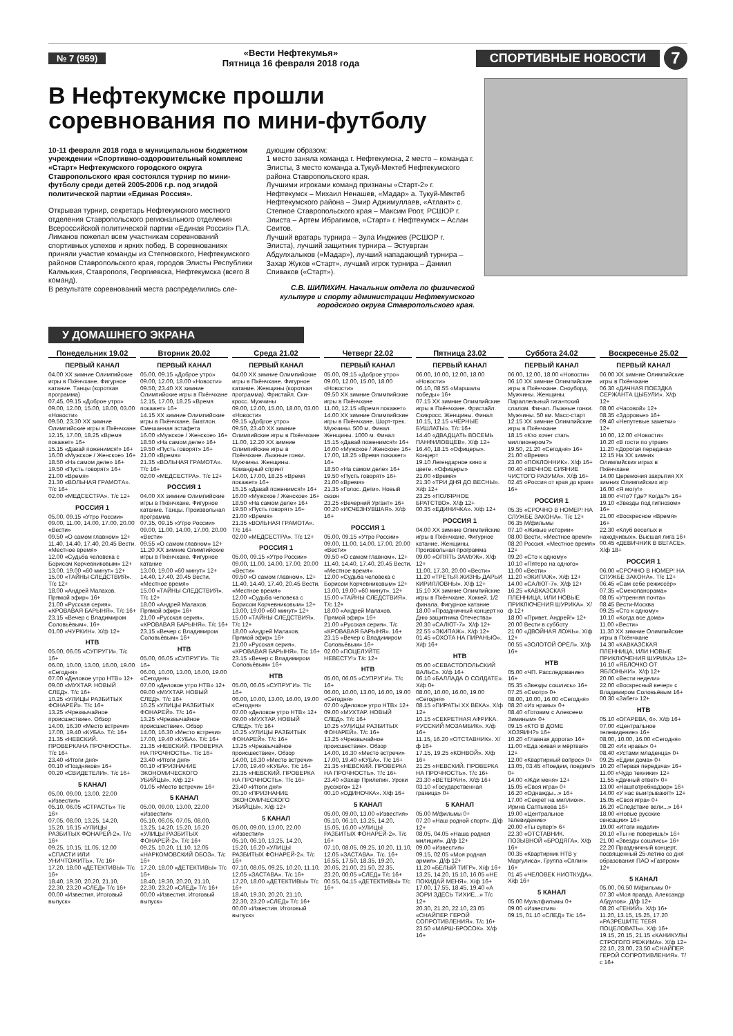№ 7 (959) «Вести Нефтекумья»
Пятница 16 февраля 2018 года СПОРТИВНЫЕ НОВОСТИ 7
В Нефтекумске прошли соревнования по мини-футболу
10-11 февраля 2018 года в муниципальном бюджетном учреждении «Спортивно-оздоровительный комплекс «Старт» Нефтекумского городского округа Ставропольского края состоялся турнир по мини-футболу среди детей 2005-2006 г.р. под эгидой политической партии «Единая Россия».
Открывая турнир, секретарь Нефтекумского местного отделения Ставропольского регионального отделения Всероссийской политической партии «Единая Россия» П.А. Лиманов пожелал всем участникам соревнований спортивных успехов и ярких побед. В соревнованиях приняли участие команды из Степновского, Нефтекумского районов Ставропольского края, городов Элисты Республики Калмыкия, Ставрополя, Георгиевска, Нефтекумска (всего 8 команд).
В результате соревнований места распределились сле-
дующим образом:
1 место заняла команда г. Нефтекумска, 2 место – команда г. Элисты, 3 место команда а.Тукуй-Мектеб Нефтекумского района Ставропольского края.
Лучшими игроками команд признаны «Старт-2» г. Нефтекумск – Михаил Ненашев, «Мадар» а. Тукуй-Мектеб Нефтекумского района – Эмир Аджимуллаев, «Атлант» с. Степное Ставропольского края – Максим Роот, РСШОР г. Элиста – Артем Ибрагимов, «Старт» г. Нефтекумск – Аслан Сеитов.
Лучший вратарь турнира – Зула Инджиев (РСШОР г. Элиста), лучший защитник турнира – Эстуврган Абдулхалыков («Мадар»), лучший нападающий турнира – Захар Жуков «Старт», лучший игрок турнира – Даниил Спиваков («Старт»).
С.В. ШИЛИХИН. Начальник отдела по физической культуре и спорту администрации Нефтекумского городского округа Ставропольского края.
У ДОМАШНЕГО ЭКРАНА
Понедельник 19.02
ПЕРВЫЙ КАНАЛ
04.00 XX зимние Олимпийские игры в Пхёнчхане. Фигурное катание. Танцы (короткая программа)
07.45, 09.15 «Доброе утро»
09.00, 12.00, 15.00, 18.00, 03.00 «Новости»
09.50, 23.30 XX зимние Олимпийские игры в Пхёнчхане
12.15, 17.00, 18.25 «Время покажет» 16+
15.15 «Давай поженимся!» 16+
16.00 «Мужское / Женское» 16+
18.50 «На самом деле» 16+
19.50 «Пусть говорят» 16+
21.00 «Время»
21.30 «ВОЛЬНАЯ ГРАМОТА». Т/с 16+
02.00 «МЕДСЕСТРА». Т/с 12+
РОССИЯ 1
05.00, 09.15 «Утро России»
09.00, 11.00, 14.00, 17.00, 20.00 «Вести»
09.50 «О самом главном» 12+
11.40, 14.40, 17.40, 20.45 Вести. «Местное время»
12.00 «Судьба человека с Борисом Корчевниковым» 12+
13.00, 19.00 «60 минут» 12+
15.00 «ТАЙНЫ СЛЕДСТВИЯ». Т/с 12+
18.00 «Андрей Малахов. Прямой эфир» 16+
21.00 «Русская серия». «КРОВАВАЯ БАРЫНЯ». Т/с 16+
23.15 «Вечер с Владимиром Соловьёвым». 16+
01.00 «ЧУРКИН». Х/ф 12+
НТВ
05.00, 06.05 «СУПРУГИ». Т/с 16+
06.00, 10.00, 13.00, 16.00, 19.00 «Сегодня»
07.00 «Деловое утро НТВ» 12+
09.00 «МУХТАР. НОВЫЙ СЛЕД». Т/с 16+
10.25 «УЛИЦЫ РАЗБИТЫХ ФОНАРЕЙ». Т/с 16+
13.25 «Чрезвычайное происшествие». Обзор
14.00, 16.30 «Место встречи»
17.00, 19.40 «КУБА». Т/с 16+
21.35 «НЕВСКИЙ. ПРОВЕРКАНА ПРОЧНОСТЬ». Т/с 16+
23.40 «Итоги дня»
00.10 «Поздняков» 16+
00.20 «СВИДЕТЕЛИ». Т/с 16+
5 КАНАЛ
05.00, 09.00, 13.00, 22.00 «Известия»
05.10, 06.05 «СТРАСТЬ» Т/с 16+
07.05, 08.00, 13.25, 14.20, 15.20, 16.15 «УЛИЦЫ РАЗБИТЫХ ФОНАРЕЙ-2». Т/с 16+
09.25, 10.15, 11.05, 12.00 «СПАСТИ ИЛИ УНИЧТОЖИТЬ». Т/с 16+
17.20, 18.00 «ДЕТЕКТИВЫ» Т/с 16+
18.40, 19.30, 20.20, 21.10, 22.30, 23.20 «СЛЕД» Т/с 16+
00.00 «Известия. Итоговый выпуск»
Вторник 20.02
ПЕРВЫЙ КАНАЛ
05.00, 09.15 «Доброе утро»
09.00, 12.00, 18.00 «Новости»
09.50, 23.40 XX зимние Олимпийские игры в Пхёнчхане
12.15, 17.00, 18.25 «Время покажет» 16+
14.15 XX зимние Олимпийские игры в Пхёнчхане. Биатлон. Смешанная эстафета
16.00 «Мужское / Женское» 16+
18.50 «На самом деле» 16+
19.50 «Пусть говорят» 16+
21.00 «Время»
21.35 «ВОЛЬНАЯ ГРАМОТА». Т/с 16+
02.00 «МЕДСЕСТРА». Т/с 12+
РОССИЯ 1
04.00 XX зимние Олимпийские игры в Пхёнчхане. Фигурное катание. Танцы. Произвольная программа
07.35, 09.15 «Утро России»
09.00, 11.00, 14.00, 17.00, 20.00 «Вести»
09.55 «О самом главном» 12+
11.20 XX зимние Олимпийские игры в Пхёнчхане. Фигурное катание
13.00, 19.00 «60 минут» 12+
14.40, 17.40, 20.45 Вести. «Местное время»
15.00 «ТАЙНЫ СЛЕДСТВИЯ». Т/с 12+
18.00 «Андрей Малахов. Прямой эфир» 16+
21.00 «Русская серия». «КРОВАВАЯ БАРЫНЯ». Т/с 16+
23.15 «Вечер с Владимиром Соловьёвым» 16+
НТВ
05.00, 06.05 «СУПРУГИ». Т/с 16+
06.00, 10.00, 13.00, 16.00, 19.00 «Сегодня»
07.00 «Деловое утро НТВ» 12+
09.00 «МУХТАР. НОВЫЙ СЛЕД». Т/с 16+
10.25 «УЛИЦЫ РАЗБИТЫХ ФОНАРЕЙ». Т/с 16+
13.25 «Чрезвычайное происшествие». Обзор
14.00, 16.30 «Место встречи»
17.00, 19.40 «КУБА». Т/с 16+
21.35 «НЕВСКИЙ. ПРОВЕРКА НА ПРОЧНОСТЬ». Т/с 16+
23.40 «Итоги дня»
00.10 «ПРИЗНАНИЕ ЭКОНОМИЧЕСКОГО УБИЙЦЫ». Х/ф 12+
01.05 «Место встречи» 16+
5 КАНАЛ
05.00, 09.00, 13.00, 22.00 «Известия»
05.10, 06.05, 07.05, 08.00, 13.25, 14.20, 15.20, 16.20 «УЛИЦЫ РАЗБИТЫХ ФОНАРЕЙ-2». Т/с 16+
09.25, 10.20, 11.10, 12.05 «НАРКОМОВСКИЙ ОБОЗ». Т/с 16+
17.20, 18.00 «ДЕТЕКТИВЫ» Т/с 16+
18.40, 19.30, 20.20, 21.10, 22.30, 23.20 «СЛЕД» Т/с 16+
00.00 «Известия. Итоговый выпуск»
Среда 21.02
ПЕРВЫЙ КАНАЛ
04.00 XX зимние Олимпийские игры в Пхёнчхане. Фигурное катание. Женщины (короткая программа). Фристайл. Ски-кросс. Мужчины
09.00, 12.00, 15.00, 18.00, 03.00 «Новости»
09.15 «Доброе утро»
09.50, 23.40 XX зимние Олимпийские игры в Пхёнчхане
11.00, 12.20 XX зимние Олимпийские игры в Пхёнчхане. Лыжные гонки. Мужчины. Женщины. Командный спринт
14.00, 17.00, 18.25 «Время покажет» 16+
15.15 «Давай поженимся!» 16+
16.00 «Мужское / Женское» 16+
18.50 «На самом деле» 16+
19.50 «Пусть говорят» 16+
21.00 «Время»
21.35 «ВОЛЬНАЯ ГРАМОТА». Т/с 16+
02.00 «МЕДСЕСТРА». Т/с 12+
РОССИЯ 1
05.00, 09.15 «Утро России»
09.00, 11.00, 14.00, 17.00, 20.00 «Вести»
09.50 «О самом главном». 12+
11.40, 14.40, 17.40, 20.45 Вести. «Местное время»
12.00 «Судьба человека с Борисом Корчевниковым» 12+
13.00, 19.00 «60 минут» 12+
15.00 «ТАЙНЫ СЛЕДСТВИЯ». Т/с 12+
18.00 «Андрей Малахов. Прямой эфир» 16+
21.00 «Русская серия». «КРОВАВАЯ БАРЫНЯ». Т/с 16+
23.15 «Вечер с Владимиром Соловьёвым» 16+
НТВ
05.00, 06.05 «СУПРУГИ». Т/с 16+
06.00, 10.00, 13.00, 16.00, 19.00 «Сегодня»
07.00 «Деловое утро НТВ» 12+
09.00 «МУХТАР. НОВЫЙ СЛЕД». Т/с 16+
10.25 «УЛИЦЫ РАЗБИТЫХ ФОНАРЕЙ». Т/с 16+
13.25 «Чрезвычайное происшествие». Обзор
14.00, 16.30 «Место встречи»
17.00, 19.40 «КУБА». Т/с 16+
21.35 «НЕВСКИЙ. ПРОВЕРКА НА ПРОЧНОСТЬ». Т/с 16+
23.40 «Итоги дня»
00.10 «ПРИЗНАНИЕ ЭКОНОМИЧЕСКОГО УБИЙЦЫ». Х/ф 12+
5 КАНАЛ
05.00, 09.00, 13.00, 22.00 «Известия»
05.10, 06.10, 13.25, 14.20, 15.20, 16.20 «УЛИЦЫ РАЗБИТЫХ ФОНАРЕЙ-2». Т/с 16+
07.10, 08.05, 09.25, 10.20, 11.10, 12.05 «ЗАСТАВА». Т/с 16+
17.20, 18.00 «ДЕТЕКТИВЫ» Т/с 16+
18.40, 19.30, 20.20, 21.10, 22.30, 23.20 «СЛЕД» Т/с 16+
00.00 «Известия. Итоговый выпуск»
Четверг 22.02
ПЕРВЫЙ КАНАЛ
05.00, 09.15 «Доброе утро»
09.00, 12.00, 15.00, 18.00 «Новости»
09.50 XX зимние Олимпийские игры в Пхёнчхане
11.00, 12.15 «Время покажет»
14.00 XX зимние Олимпийские игры в Пхёнчхане. Шорт-трек. Мужчины. 500 м. Финал. Женщины. 1000 м. Финал
15.15 «Давай поженимся!» 16+
16.00 «Мужское / Женское» 16+
17.00, 18.25 «Время покажет» 16+
18.50 «На самом деле» 16+
19.50 «Пусть говорят» 16+
21.00 «Время»
21.35 «Голос. Дети». Новый сезон
23.25 «Вечерний Ургант» 16+
00.20 «ИСЧЕЗНУВШАЯ». Х/ф 16+
РОССИЯ 1
05.00, 09.15 «Утро России»
09.00, 11.00, 14.00, 17.00, 20.00 «Вести»
09.50 «О самом главном». 12+
11.40, 14.40, 17.40, 20.45 Вести. «Местное время»
12.00 «Судьба человека с Борисом Корчевниковым» 12+
13.00, 19.00 «60 минут». 12+
15.00 «ТАЙНЫ СЛЕДСТВИЯ». Т/с 12+
18.00 «Андрей Малахов. Прямой эфир» 16+
21.00 «Русская серия». Т/с «КРОВАВАЯ БАРЫНЯ». 16+
23.15 «Вечер с Владимиром Соловьёвым» 16+
02.00 «ПОЦЕЛУЙТЕ НЕВЕСТУ!» Т/с 12+
НТВ
05.00, 06.05 «СУПРУГИ». Т/с 16+
06.00, 10.00, 13.00, 16.00, 19.00 «Сегодня»
07.00 «Деловое утро НТВ» 12+
09.00 «МУХТАР. НОВЫЙ СЛЕД». Т/с 16+
10.25 «УЛИЦЫ РАЗБИТЫХ ФОНАРЕЙ». Т/с 16+
13.25 «Чрезвычайное происшествие». Обзор
14.00, 16.30 «Место встречи»
17.00, 19.40 «КУБА». Т/с 16+
21.35 «НЕВСКИЙ. ПРОВЕРКА НА ПРОЧНОСТЬ». Т/с 16+
23.40 «Захар Прилепин. Уроки русского» 12+
00.10 «ОДИНОЧКА». Х/ф 16+
5 КАНАЛ
05.00, 09.00, 13.00 «Известия»
05.10, 06.10, 13.25, 14.20, 15.05, 16.00 «УЛИЦЫ РАЗБИТЫХ ФОНАРЕЙ-2». Т/с 16+
07.10, 08.05, 09.25, 10.20, 11.10, 12.05 «ЗАСТАВА». Т/с. 16+
16.55, 17.50, 18.35, 19.20, 20.05, 21.00, 21.50, 22.35, 23.20, 00.05 «СЛЕД» Т/с 16+
00.55, 04.15 «ДЕТЕКТИВЫ» Т/с 16+
Пятница 23.02
ПЕРВЫЙ КАНАЛ
06.00, 10.00, 12.00, 18.00 «Новости»
06.10, 08.55 «Маршалы победы» 16+
07.15 XX зимние Олимпийские игры в Пхёнчхане. Фристайл. Скикросс. Женщины. Финал
10.15, 12.15 «ЧЕРНЫЕ БУШЛАТЫ». Т/с 16+
14.40 «ДВАДЦАТЬ ВОСЕМЬ ПАНФИЛОВЦЕВ». Х/ф 12+
16.40, 18.15 «Офицеры». Концерт
19.10 Легендарное кино в цвете. «Офицеры»
21.00 «Время»
21.30 «ТРИ ДНЯ ДО ВЕСНЫ». Х/ф 12+
23.25 «ПОЛЯРНОЕ БРАТСТВО». Х/ф 12+
00.35 «ЕДИНИЧКА». Х/ф 12+
РОССИЯ 1
04.00 XX зимние Олимпийские игры в Пхёнчхане. Фигурное катание. Женщины. Произвольная программа
09.00 «ОПЯТЬ ЗАМУЖ». Х/ф 12+
11.00, 17.30, 20.00 «Вести»
11.20 «ТРЕТЬЯ ЖИЗНЬ ДАРЬИ КИРИЛЛОВНЫ». Х/ф 12+
15.10 XX зимние Олимпийские игры в Пхёнчхане. Хоккей. 1/2 финала. Фигурное катание
18.00 «Праздничный концерт ко Дню защитника Отечества»
20.30 «САЛЮТ-7». Х/ф 12+
22.55 «ЭКИПАЖ». Х/ф 12+
01.45 «ОХОТА НА ПИРАНЬЮ». Х/ф 16+
НТВ
05.00 «СЕВАСТОПОЛЬСКИЙ ВАЛЬС». Х/ф 16+
06.10 «БАЛЛАДА О СОЛДАТЕ». Х/ф 0+
08.00, 10.00, 16.00, 19.00 «Сегодня»
08.15 «ПИРАТЫ ХХ ВЕКА». Х/ф 12+
10.15 «СЕКРЕТНАЯ АФРИКА. РУССКИЙ МОЗАМБИК». Х/ф 16+
11.15, 16.20 «ОТСТАВНИК». Х/ф 16+
17.15, 19.25 «КОНВОЙ». Х/ф 16+
21.25 «НЕВСКИЙ. ПРОВЕРКА НА ПРОЧНОСТЬ». Т/с 16+
23.30 «ВЕТЕРАН». Х/ф 16+
03.10 «Государственная граница» 0+
5 КАНАЛ
05.00 М/фильмы 0+
07.20 «Наш родной спорт». Д/ф 12+
08.05, 04.05 «Наша родная милиция». Д/ф 12+
09.00 «Известия»
09.15, 02.05 «Моя родная армия». Д/ф 12+
11.20 «БЕЛЫЙ ТИГР». Х/ф 16+
13.25, 14.20, 15.10, 16.05 «НЕ ПОКИДАЙ МЕНЯ». Х/ф 16+
17.00, 17.55, 18.45, 19.40 «А ЗОРИ ЗДЕСЬ ТИХИЕ...» Т/с 12+
20.30, 21.20, 22.10, 23.05 «СНАЙПЕР. ГЕРОЙ СОПРОТИВЛЕНИЯ». Т/с 16+
23.50 «МАРШ-БРОСОК». Х/ф 16+
Суббота 24.02
ПЕРВЫЙ КАНАЛ
06.00, 12.00, 18.00 «Новости»
06.10 XX зимние Олимпийские игры в Пхёнчхане. Сноуборд. Мужчины. Женщины. Параллельный гигантский слалом. Финал. Лыжные гонки. Мужчины. 50 км. Масс-старт
12.15 XX зимние Олимпийские игры в Пхёнчхане
18.15 «Кто хочет стать миллионером?»
19.50, 21.20 «Сегодня» 16+
21.00 «Время»
23.00 «ПОКЛОННИК». Х/ф 16+
00.40 «ВЕЧНОЕ СИЯНИЕ ЧИСТОГО РАЗУМА». Х/ф 16+
02.45 «Россия от края до края» 16+
РОССИЯ 1
05.35 «СРОЧНО В НОМЕР! НА СЛУЖБЕ ЗАКОНА». Т/с 12+
06.35 М/фильмы
07.10 «Живые истории»
08.00 Вести. «Местное время»
08.20 Россия. «Местное время» 12+
09.20 «Сто к одному»
10.10 «Пятеро на одного»
11.00 «Вести»
11.20 «ЭКИПАЖ». Х/ф 12+
14.00 «САЛЮТ-7». Х/ф 12+
16.25 «КАВКАЗСКАЯ ПЛЕННИЦА, ИЛИ НОВЫЕ ПРИКЛЮЧЕНИЯ ШУРИКА». Х/ф 12+
18.00 «Привет, Андрей!» 12+
20.00 Вести в субботу
21.00 «ДВОЙНАЯ ЛОЖЬ». Х/ф 12+
00.55 «ЗОЛОТОЙ ОРЁЛ». Х/ф 16+
НТВ
05.00 «ЧП. Расследование» 16+
05.35 «Звезды сошлись» 16+
07.25 «Смотр» 0+
08.00, 10.00, 16.00 «Сегодня»
08.20 «Их нравы» 0+
08.40 «Готовим с Алексеем Зиминым» 0+
09.15 «КТО В ДОМЕ ХОЗЯИН?» 16+
10.20 «Главная дорога» 16+
11.00 «Еда живая и мёртвая» 12+
12.00 «Квартирный вопрос» 0+
13.05, 03.45 «Поедем, поедим!» 0+
14.00 «Жди меня» 12+
15.05 «Своя игра» 0+
16.20 «Однажды...» 16+
17.00 «Секрет на миллион». Ирина Салтыкова 16+
19.00 «Центральное телевидение»
20.00 «Ты супер!» 6+
22.30 «ОТСТАВНИК. ПОЗЫВНОЙ «БРОДЯГА». Х/ф 16+
00.35 «Квартирник НТВ у Маргулиса». Группа «Сплин» 16+
01.45 «ЧЕЛОВЕК НИОТКУДА». Х/ф 16+
5 КАНАЛ
05.00 Мультфильмы 0+
09.00 «Известия»
09.15, 01.10 «СЛЕД» Т/с 16+
Воскресенье 25.02
ПЕРВЫЙ КАНАЛ
06.00 XX зимние Олимпийские игры в Пхёнчхане
06.30 «ДАЧНАЯ ПОЕЗДКА СЕРЖАНТА ЦЫБУЛИ». Х/ф 12+
08.00 «Часовой» 12+
08.35 «Здоровье» 16+
09.40 «Непутевые заметки» 12+
10.00, 12.00 «Новости»
10.20 «В гости по утрам»
11.20 «Дорогая передача»
12.15 На XX зимних Олимпийских играх в Пхёнчхане
14.00 Церемония закрытия XX зимних Олимпийских игр
16.00 «Я могу!»
18.00 «Что? Где? Когда?» 16+
19.10 «Звезды под гипнозом» 16+
21.00 «Воскресное «Время» 16+
22.30 «Клуб веселых и находчивых». Высшая лига 16+
00.45 «ДЕВИЧНИК В ВЕГАСЕ». Х/ф 18+
РОССИЯ 1
06.00 «СРОЧНО В НОМЕР! НА СЛУЖБЕ ЗАКОНА». Т/с 12+
06.45 «Сам себе режиссёр»
07.35 «Смехопанорама»
08.05 «Утренняя почта»
08.45 Вести-Москва
09.25 «Сто к одному»
10.10 «Когда все дома»
11.00 «Вести»
11.30 XX зимние Олимпийские игры в Пхёнчхане
14.30 «КАВКАЗСКАЯ ПЛЕННИЦА, ИЛИ НОВЫЕ ПРИКЛЮЧЕНИЯ ШУРИКА» 12+
16.10 «ЯБЛОЧКО ОТ ЯБЛОНЬКИ». Х/ф 12+
20.00 «Вести недели»
22.00 «Воскресный вечер» с Владимиром Соловьёвым 16+
00.30 «Забег» 12+
НТВ
05.10 «ОГАРЕВА, 6». Х/ф 16+
07.00 «Центральное телевидение» 16+
08.00, 10.00, 16.00 «Сегодня»
08.20 «Их нравы» 0+
08.40 «Устами младенца» 0+
09.25 «Едим дома» 0+
10.20 «Первая передача» 16+
11.00 «Чудо техники» 12+
11.55 «Дачный ответ» 0+
13.00 «Нашпотребнадзор» 16+
14.00 «У нас выигрывают!» 12+
15.05 «Своя игра» 0+
16.20 «Следствие вели...» 16+
18.00 «Новые русские сенсации» 16+
19.00 «Итоги недели»
20.10 «Ты не поверишь!» 16+
21.00 «Звезды сошлись» 16+
22.20 Праздничный концерт, посвященный 25-летию со дня образования ПАО «Газпром» 12+
5 КАНАЛ
05.00, 06.50 М/фильмы 0+
07.30 «Моя правда. Александр Абдулов». Д/ф 12+
08.20 «ГЕНИЙ». Х/ф 16+
11.20, 13.15, 15.25, 17.20 «РАЗРЕШИТЕ ТЕБЯ ПОЦЕЛОВАТЬ». Х/ф 16+
19.15, 20.15, 21.15 «КАНИКУЛЫ СТРОГОГО РЕЖИМА». Х/ф 12+
22.10, 23.00, 23.50 «СНАЙПЕР. ГЕРОЙ СОПРОТИВЛЕНИЯ». Т/с 16+